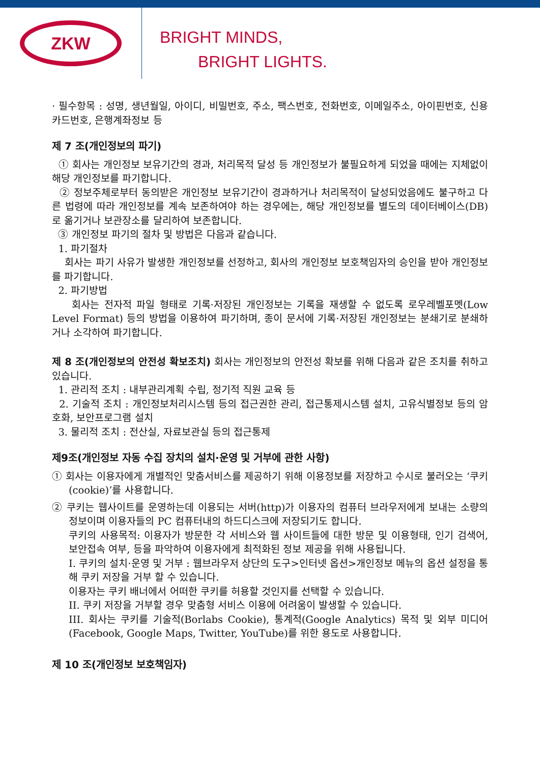ZKW
BRIGHT MINDS,
BRIGHT LIGHTS.
· 필수항목 : 성명, 생년월일, 아이디, 비밀번호, 주소, 팩스번호, 전화번호, 이메일주소, 아이핀번호, 신용카드번호, 은행계좌정보 등
제 7 조(개인정보의 파기)
① 회사는 개인정보 보유기간의 경과, 처리목적 달성 등 개인정보가 불필요하게 되었을 때에는 지체없이 해당 개인정보를 파기합니다.
② 정보주체로부터 동의받은 개인정보 보유기간이 경과하거나 처리목적이 달성되었음에도 불구하고 다른 법령에 따라 개인정보를 계속 보존하여야 하는 경우에는, 해당 개인정보를 별도의 데이터베이스(DB)로 옮기거나 보관장소를 달리하여 보존합니다.
③ 개인정보 파기의 절차 및 방법은 다음과 같습니다.
1. 파기절차
회사는 파기 사유가 발생한 개인정보를 선정하고, 회사의 개인정보 보호책임자의 승인을 받아 개인정보를 파기합니다.
2. 파기방법
회사는 전자적 파일 형태로 기록·저장된 개인정보는 기록을 재생할 수 없도록 로우레벨포멧(Low Level Format) 등의 방법을 이용하여 파기하며, 종이 문서에 기록·저장된 개인정보는 분쇄기로 분쇄하거나 소각하여 파기합니다.
제 8 조(개인정보의 안전성 확보조치) 회사는 개인정보의 안전성 확보를 위해 다음과 같은 조치를 취하고 있습니다.
1. 관리적 조치 : 내부관리계획 수립, 정기적 직원 교육 등
2. 기술적 조치 : 개인정보처리시스템 등의 접근권한 관리, 접근통제시스템 설치, 고유식별정보 등의 암호화, 보안프로그램 설치
3. 물리적 조치 : 전산실, 자료보관실 등의 접근통제
제9조(개인정보 자동 수집 장치의 설치·운영 및 거부에 관한 사항)
① 회사는 이용자에게 개별적인 맞춤서비스를 제공하기 위해 이용정보를 저장하고 수시로 불러오는 ‘쿠키(cookie)’를 사용합니다.
② 쿠키는 웹사이트를 운영하는데 이용되는 서버(http)가 이용자의 컴퓨터 브라우저에게 보내는 소량의 정보이며 이용자들의 PC 컴퓨터내의 하드디스크에 저장되기도 합니다.
쿠키의 사용목적: 이용자가 방문한 각 서비스와 웹 사이트들에 대한 방문 및 이용형태, 인기 검색어, 보안접속 여부, 등을 파악하여 이용자에게 최적화된 정보 제공을 위해 사용됩니다.
I. 쿠키의 설치·운영 및 거부 : 웹브라우저 상단의 도구>인터넷 옵션>개인정보 메뉴의 옵션 설정을 통해 쿠키 저장을 거부 할 수 있습니다.
이용자는 쿠키 배너에서 어떠한 쿠키를 허용할 것인지를 선택할 수 있습니다.
II. 쿠키 저장을 거부할 경우 맞춤형 서비스 이용에 어려움이 발생할 수 있습니다.
III. 회사는 쿠키를 기술적(Borlabs Cookie), 통계적(Google Analytics) 목적 및 외부 미디어(Facebook, Google Maps, Twitter, YouTube)를 위한 용도로 사용합니다.
제 10 조(개인정보 보호책임자)